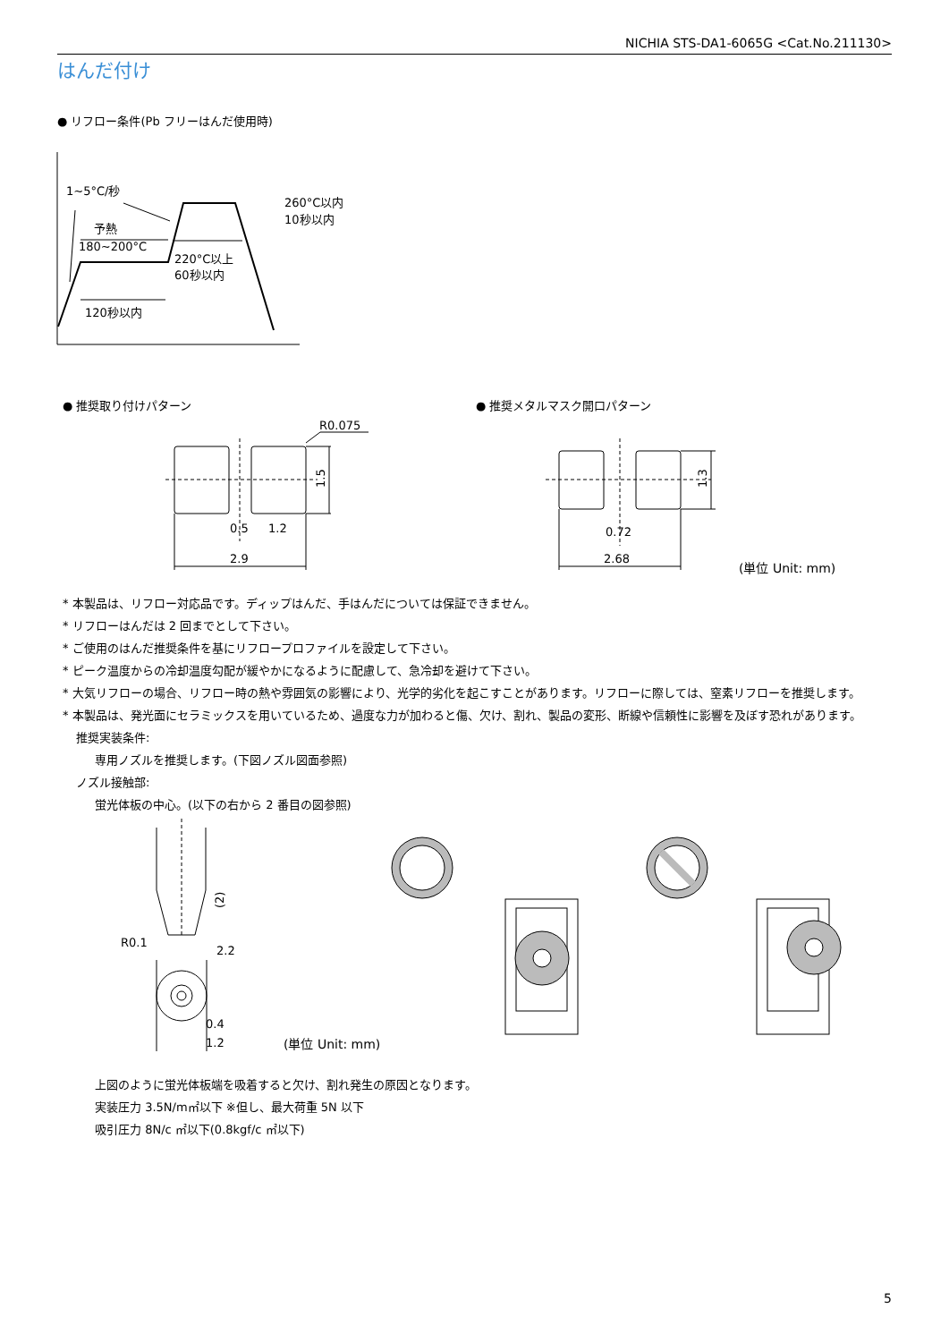NICHIA STS-DA1-6065G <Cat.No.211130>
はんだ付け
● リフロー条件(Pb フリーはんだ使用時)
1~5°C/秒
予熱
180~200°C
220°C以上
60秒以内
120秒以内
260°C以内
10秒以内
● 推奨取り付けパターン ● 推奨メタルマスク開口パターン
R0.075
0.5
1.2
2.9
1.5
0.72
2.68
1.3
(単位 Unit: mm)
* 本製品は、リフロー対応品です。ディップはんだ、手はんだについては保証できません。
* リフローはんだは 2 回までとして下さい。
* ご使用のはんだ推奨条件を基にリフロープロファイルを設定して下さい。
* ピーク温度からの冷却温度勾配が緩やかになるように配慮して、急冷却を避けて下さい。
* 大気リフローの場合、リフロー時の熱や雰囲気の影響により、光学的劣化を起こすことがあります。リフローに際しては、窒素リフローを推奨します。
* 本製品は、発光面にセラミックスを用いているため、過度な力が加わると傷、欠け、割れ、製品の変形、断線や信頼性に影響を及ぼす恐れがあります。
推奨実装条件:
専用ノズルを推奨します。(下図ノズル図面参照)
ノズル接触部:
蛍光体板の中心。(以下の右から 2 番目の図参照)
R0.1
2.2
0.4
1.2
(2)
(単位 Unit: mm)
上図のように蛍光体板端を吸着すると欠け、割れ発生の原因となります。
実装圧力 3.5N/m㎡以下 ※但し、最大荷重 5N 以下
吸引圧力 8N/c ㎡以下(0.8kgf/c ㎡以下)
5